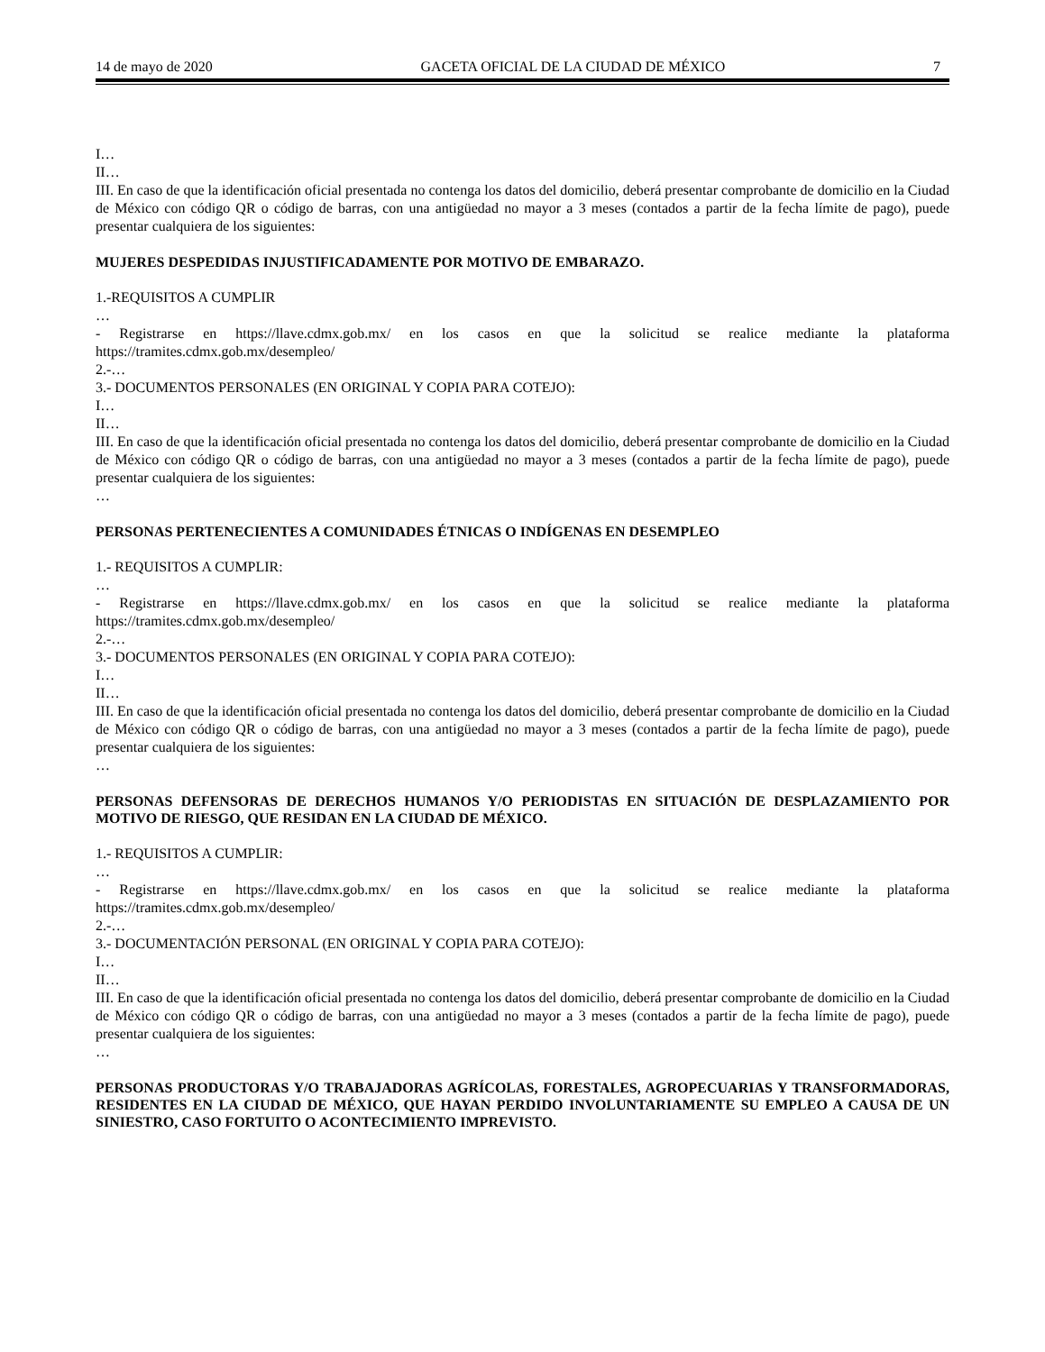14 de mayo de 2020 GACETA OFICIAL DE LA CIUDAD DE MÉXICO 7
I…
II…
III. En caso de que la identificación oficial presentada no contenga los datos del domicilio, deberá presentar comprobante de domicilio en la Ciudad de México con código QR o código de barras, con una antigüedad no mayor a 3 meses (contados a partir de la fecha límite de pago), puede presentar cualquiera de los siguientes:
MUJERES DESPEDIDAS INJUSTIFICADAMENTE POR MOTIVO DE EMBARAZO.
1.-REQUISITOS A CUMPLIR
…
- Registrarse en https://llave.cdmx.gob.mx/ en los casos en que la solicitud se realice mediante la plataforma https://tramites.cdmx.gob.mx/desempleo/
2.-…
3.- DOCUMENTOS PERSONALES (EN ORIGINAL Y COPIA PARA COTEJO):
I…
II…
III. En caso de que la identificación oficial presentada no contenga los datos del domicilio, deberá presentar comprobante de domicilio en la Ciudad de México con código QR o código de barras, con una antigüedad no mayor a 3 meses (contados a partir de la fecha límite de pago), puede presentar cualquiera de los siguientes:
…
PERSONAS PERTENECIENTES A COMUNIDADES ÉTNICAS O INDÍGENAS EN DESEMPLEO
1.- REQUISITOS A CUMPLIR:
…
- Registrarse en https://llave.cdmx.gob.mx/ en los casos en que la solicitud se realice mediante la plataforma https://tramites.cdmx.gob.mx/desempleo/
2.-…
3.- DOCUMENTOS PERSONALES (EN ORIGINAL Y COPIA PARA COTEJO):
I…
II…
III. En caso de que la identificación oficial presentada no contenga los datos del domicilio, deberá presentar comprobante de domicilio en la Ciudad de México con código QR o código de barras, con una antigüedad no mayor a 3 meses (contados a partir de la fecha límite de pago), puede presentar cualquiera de los siguientes:
…
PERSONAS DEFENSORAS DE DERECHOS HUMANOS Y/O PERIODISTAS EN SITUACIÓN DE DESPLAZAMIENTO POR MOTIVO DE RIESGO, QUE RESIDAN EN LA CIUDAD DE MÉXICO.
1.- REQUISITOS A CUMPLIR:
…
- Registrarse en https://llave.cdmx.gob.mx/ en los casos en que la solicitud se realice mediante la plataforma https://tramites.cdmx.gob.mx/desempleo/
2.-…
3.- DOCUMENTACIÓN PERSONAL (EN ORIGINAL Y COPIA PARA COTEJO):
I…
II…
III. En caso de que la identificación oficial presentada no contenga los datos del domicilio, deberá presentar comprobante de domicilio en la Ciudad de México con código QR o código de barras, con una antigüedad no mayor a 3 meses (contados a partir de la fecha límite de pago), puede presentar cualquiera de los siguientes:
…
PERSONAS PRODUCTORAS Y/O TRABAJADORAS AGRÍCOLAS, FORESTALES, AGROPECUARIAS Y TRANSFORMADORAS, RESIDENTES EN LA CIUDAD DE MÉXICO, QUE HAYAN PERDIDO INVOLUNTARIAMENTE SU EMPLEO A CAUSA DE UN SINIESTRO, CASO FORTUITO O ACONTECIMIENTO IMPREVISTO.